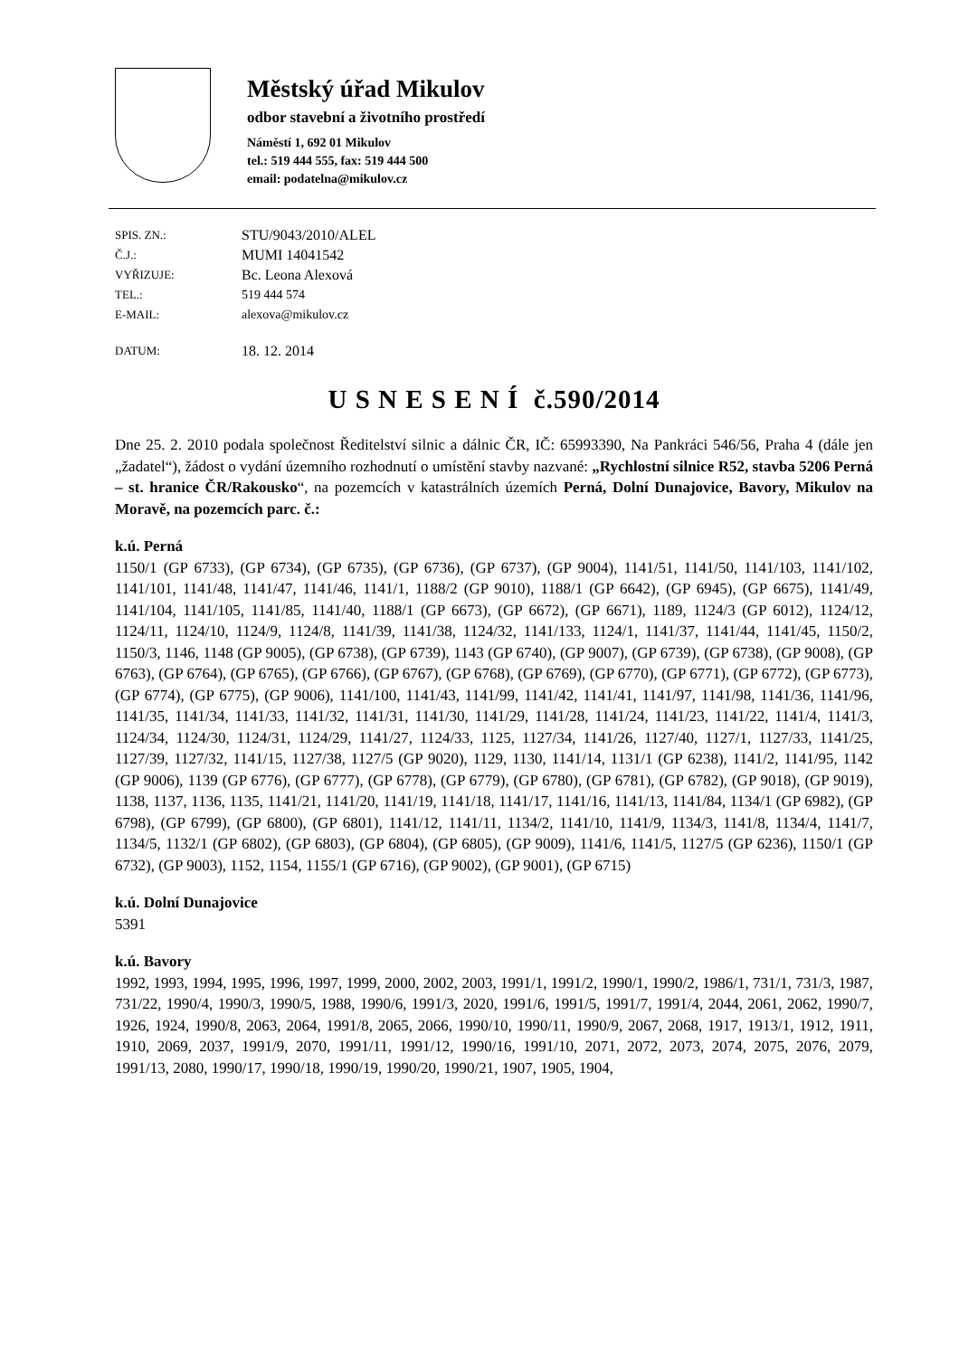Městský úřad Mikulov
odbor stavební a životního prostředí
Náměstí 1, 692 01 Mikulov
tel.: 519 444 555, fax: 519 444 500
email: podatelna@mikulov.cz
SPIS. ZN.:
STU/9043/2010/ALEL
Č.J.:
MUMI 14041542
VYŘIZUJE:
Bc. Leona Alexová
TEL.:
519 444 574
E-MAIL:
alexova@mikulov.cz
DATUM:
18. 12. 2014
U S N E S E N Í č.590/2014
Dne 25. 2. 2010 podala společnost Ředitelství silnic a dálnic ČR, IČ: 65993390, Na Pankráci 546/56, Praha 4 (dále jen „žadatel“), žádost o vydání územního rozhodnutí o umístění stavby nazvané: „Rychlostní silnice R52, stavba 5206 Perná – st. hranice ČR/Rakousko“, na pozemcích v katastrálních územích Perná, Dolní Dunajovice, Bavory, Mikulov na Moravě, na pozemcích parc. č.:
k.ú. Perná
1150/1 (GP 6733), (GP 6734), (GP 6735), (GP 6736), (GP 6737), (GP 9004), 1141/51, 1141/50, 1141/103, 1141/102, 1141/101, 1141/48, 1141/47, 1141/46, 1141/1, 1188/2 (GP 9010), 1188/1 (GP 6642), (GP 6945), (GP 6675), 1141/49, 1141/104, 1141/105, 1141/85, 1141/40, 1188/1 (GP 6673), (GP 6672), (GP 6671), 1189, 1124/3 (GP 6012), 1124/12, 1124/11, 1124/10, 1124/9, 1124/8, 1141/39, 1141/38, 1124/32, 1141/133, 1124/1, 1141/37, 1141/44, 1141/45, 1150/2, 1150/3, 1146, 1148 (GP 9005), (GP 6738), (GP 6739), 1143 (GP 6740), (GP 9007), (GP 6739), (GP 6738), (GP 9008), (GP 6763), (GP 6764), (GP 6765), (GP 6766), (GP 6767), (GP 6768), (GP 6769), (GP 6770), (GP 6771), (GP 6772), (GP 6773), (GP 6774), (GP 6775), (GP 9006), 1141/100, 1141/43, 1141/99, 1141/42, 1141/41, 1141/97, 1141/98, 1141/36, 1141/96, 1141/35, 1141/34, 1141/33, 1141/32, 1141/31, 1141/30, 1141/29, 1141/28, 1141/24, 1141/23, 1141/22, 1141/4, 1141/3, 1124/34, 1124/30, 1124/31, 1124/29, 1141/27, 1124/33, 1125, 1127/34, 1141/26, 1127/40, 1127/1, 1127/33, 1141/25, 1127/39, 1127/32, 1141/15, 1127/38, 1127/5 (GP 9020), 1129, 1130, 1141/14, 1131/1 (GP 6238), 1141/2, 1141/95, 1142 (GP 9006), 1139 (GP 6776), (GP 6777), (GP 6778), (GP 6779), (GP 6780), (GP 6781), (GP 6782), (GP 9018), (GP 9019), 1138, 1137, 1136, 1135, 1141/21, 1141/20, 1141/19, 1141/18, 1141/17, 1141/16, 1141/13, 1141/84, 1134/1 (GP 6982), (GP 6798), (GP 6799), (GP 6800), (GP 6801), 1141/12, 1141/11, 1134/2, 1141/10, 1141/9, 1134/3, 1141/8, 1134/4, 1141/7, 1134/5, 1132/1 (GP 6802), (GP 6803), (GP 6804), (GP 6805), (GP 9009), 1141/6, 1141/5, 1127/5 (GP 6236), 1150/1 (GP 6732), (GP 9003), 1152, 1154, 1155/1 (GP 6716), (GP 9002), (GP 9001), (GP 6715)
k.ú. Dolní Dunajovice
5391
k.ú. Bavory
1992, 1993, 1994, 1995, 1996, 1997, 1999, 2000, 2002, 2003, 1991/1, 1991/2, 1990/1, 1990/2, 1986/1, 731/1, 731/3, 1987, 731/22, 1990/4, 1990/3, 1990/5, 1988, 1990/6, 1991/3, 2020, 1991/6, 1991/5, 1991/7, 1991/4, 2044, 2061, 2062, 1990/7, 1926, 1924, 1990/8, 2063, 2064, 1991/8, 2065, 2066, 1990/10, 1990/11, 1990/9, 2067, 2068, 1917, 1913/1, 1912, 1911, 1910, 2069, 2037, 1991/9, 2070, 1991/11, 1991/12, 1990/16, 1991/10, 2071, 2072, 2073, 2074, 2075, 2076, 2079, 1991/13, 2080, 1990/17, 1990/18, 1990/19, 1990/20, 1990/21, 1907, 1905, 1904,